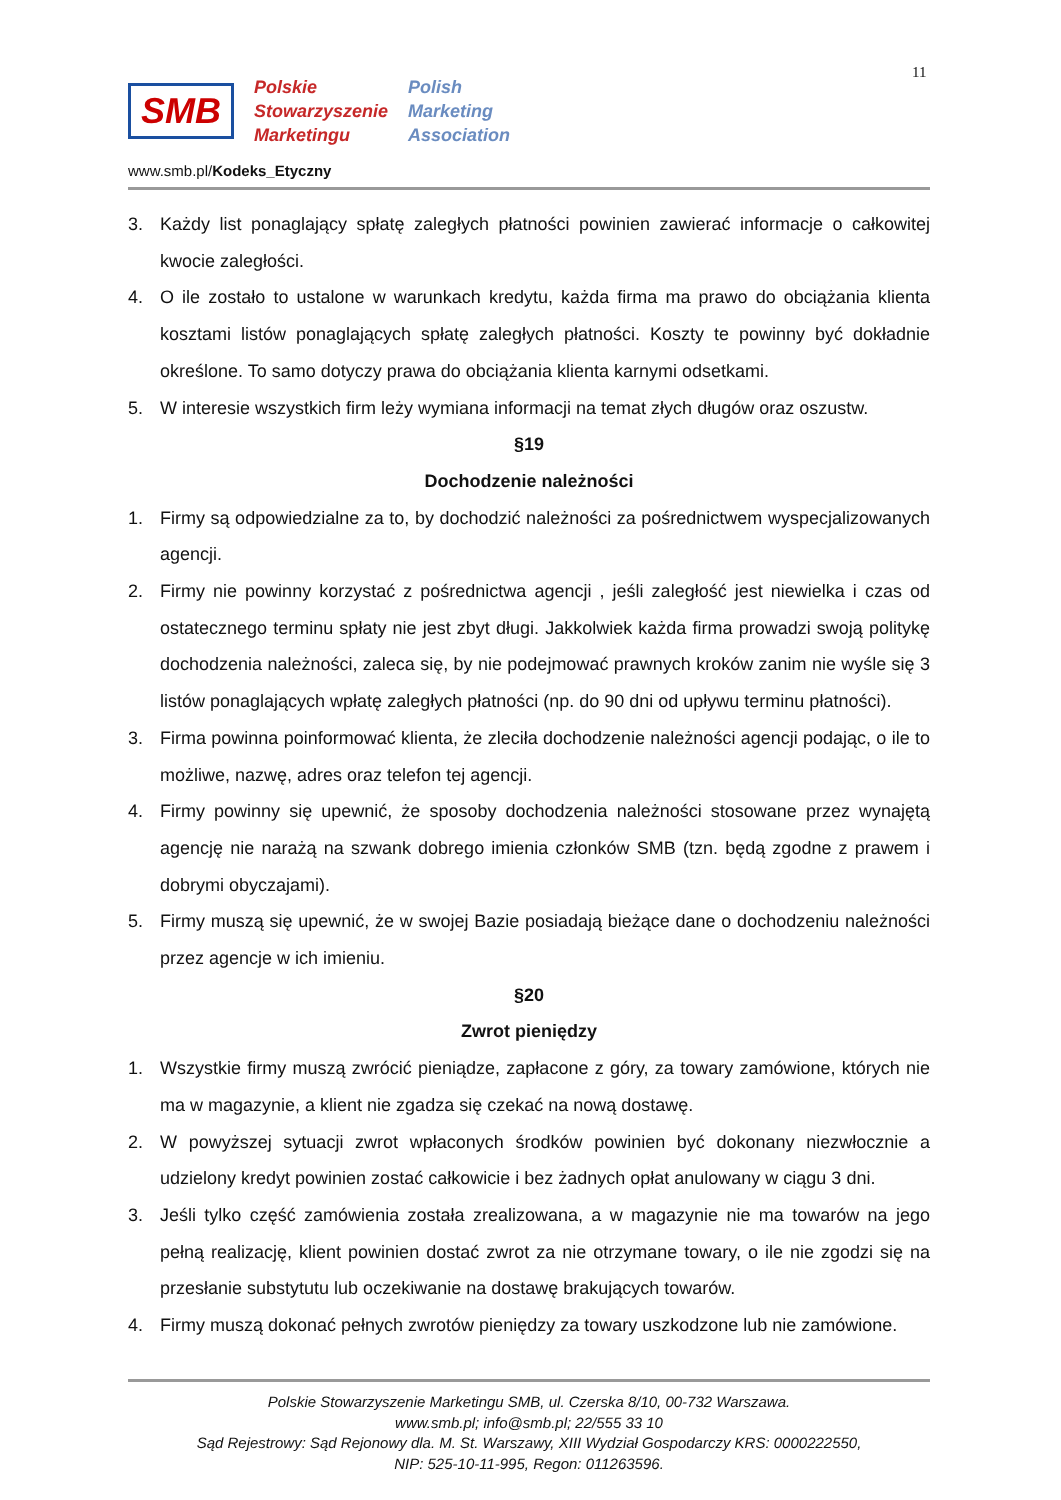11
SMB
Polskie
Stowarzyszenie
Marketingu
Polish
Marketing
Association
www.smb.pl/Kodeks_Etyczny
3. Każdy list ponaglający spłatę zaległych płatności powinien zawierać informacje o całkowitej kwocie zaległości.
4. O ile zostało to ustalone w warunkach kredytu, każda firma ma prawo do obciążania klienta kosztami listów ponaglających spłatę zaległych płatności. Koszty te powinny być dokładnie określone. To samo dotyczy prawa do obciążania klienta karnymi odsetkami.
5. W interesie wszystkich firm leży wymiana informacji na temat złych długów oraz oszustw.
§19
Dochodzenie należności
1. Firmy są odpowiedzialne za to, by dochodzić należności za pośrednictwem wyspecjalizowanych agencji.
2. Firmy nie powinny korzystać z pośrednictwa agencji , jeśli zaległość jest niewielka i czas od ostatecznego terminu spłaty nie jest zbyt długi. Jakkolwiek każda firma prowadzi swoją politykę dochodzenia należności, zaleca się, by nie podejmować prawnych kroków zanim nie wyśle się 3 listów ponaglających wpłatę zaległych płatności (np. do 90 dni od upływu terminu płatności).
3. Firma powinna poinformować klienta, że zleciła dochodzenie należności agencji podając, o ile to możliwe, nazwę, adres oraz telefon tej agencji.
4. Firmy powinny się upewnić, że sposoby dochodzenia należności stosowane przez wynajętą agencję nie narażą na szwank dobrego imienia członków SMB (tzn. będą zgodne z prawem i dobrymi obyczajami).
5. Firmy muszą się upewnić, że w swojej Bazie posiadają bieżące dane o dochodzeniu należności przez agencje w ich imieniu.
§20
Zwrot pieniędzy
1. Wszystkie firmy muszą zwrócić pieniądze, zapłacone z góry, za towary zamówione, których nie ma w magazynie, a klient nie zgadza się czekać na nową dostawę.
2. W powyższej sytuacji zwrot wpłaconych środków powinien być dokonany niezwłocznie a udzielony kredyt powinien zostać całkowicie i bez żadnych opłat anulowany w ciągu 3 dni.
3. Jeśli tylko część zamówienia została zrealizowana, a w magazynie nie ma towarów na jego pełną realizację, klient powinien dostać zwrot za nie otrzymane towary, o ile nie zgodzi się na przesłanie substytutu lub oczekiwanie na dostawę brakujących towarów.
4. Firmy muszą dokonać pełnych zwrotów pieniędzy za towary uszkodzone lub nie zamówione.
Polskie Stowarzyszenie Marketingu SMB, ul. Czerska 8/10, 00-732 Warszawa.
www.smb.pl; info@smb.pl; 22/555 33 10
Sąd Rejestrowy: Sąd Rejonowy dla. M. St. Warszawy, XIII Wydział Gospodarczy KRS: 0000222550,
NIP: 525-10-11-995, Regon: 011263596.